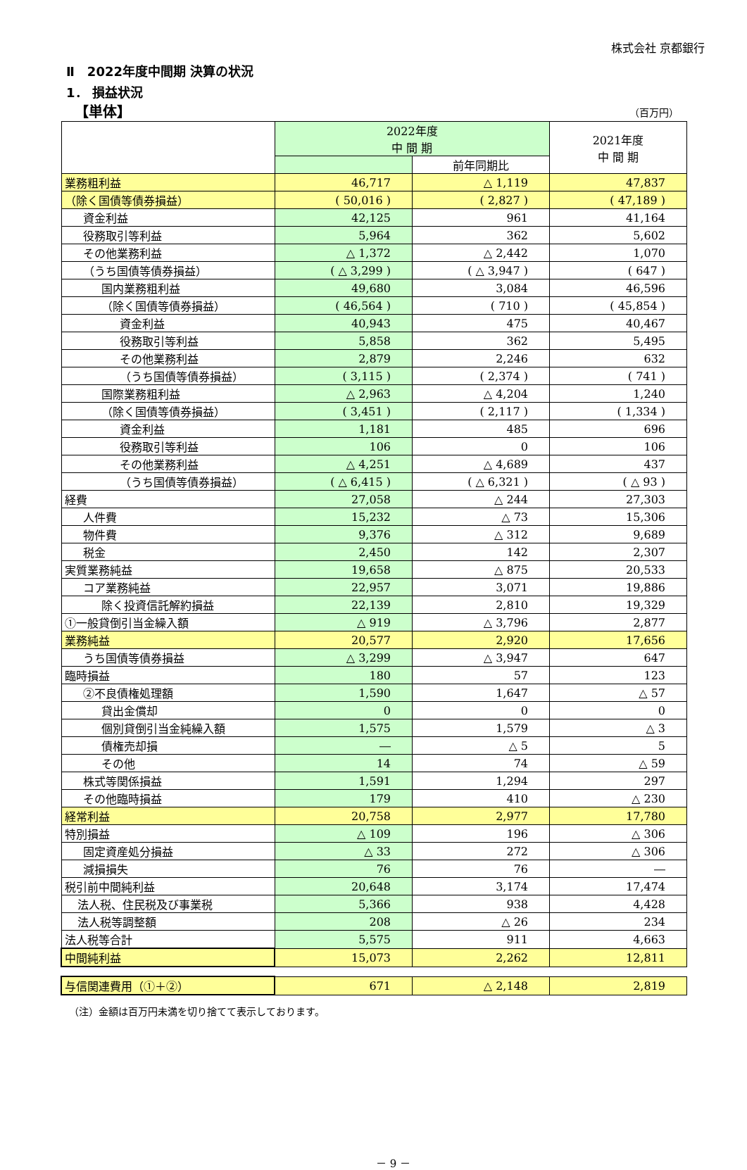株式会社 京都銀行
Ⅱ　2022年度中間期 決算の状況
1． 損益状況
【単体】 （百万円）
| | 2022年度 中 間 期 | | 2021年度 中 間 期 |
| --- | --- | --- | --- |
| | | 前年同期比 | |
| 業務粗利益 | 46,717 | △ 1,119 | 47,837 |
| （除く国債等債券損益） | ( 50,016 ) | ( 2,827 ) | ( 47,189 ) |
| 資金利益 | 42,125 | 961 | 41,164 |
| 役務取引等利益 | 5,964 | 362 | 5,602 |
| その他業務利益 | △ 1,372 | △ 2,442 | 1,070 |
| （うち国債等債券損益） | ( △ 3,299 ) | ( △ 3,947 ) | ( 647 ) |
| 国内業務粗利益 | 49,680 | 3,084 | 46,596 |
| （除く国債等債券損益） | ( 46,564 ) | ( 710 ) | ( 45,854 ) |
| 資金利益 | 40,943 | 475 | 40,467 |
| 役務取引等利益 | 5,858 | 362 | 5,495 |
| その他業務利益 | 2,879 | 2,246 | 632 |
| （うち国債等債券損益） | ( 3,115 ) | ( 2,374 ) | ( 741 ) |
| 国際業務粗利益 | △ 2,963 | △ 4,204 | 1,240 |
| （除く国債等債券損益） | ( 3,451 ) | ( 2,117 ) | ( 1,334 ) |
| 資金利益 | 1,181 | 485 | 696 |
| 役務取引等利益 | 106 | 0 | 106 |
| その他業務利益 | △ 4,251 | △ 4,689 | 437 |
| （うち国債等債券損益） | ( △ 6,415 ) | ( △ 6,321 ) | ( △ 93 ) |
| 経費 | 27,058 | △ 244 | 27,303 |
| 人件費 | 15,232 | △ 73 | 15,306 |
| 物件費 | 9,376 | △ 312 | 9,689 |
| 税金 | 2,450 | 142 | 2,307 |
| 実質業務純益 | 19,658 | △ 875 | 20,533 |
| コア業務純益 | 22,957 | 3,071 | 19,886 |
| 除く投資信託解約損益 | 22,139 | 2,810 | 19,329 |
| ①一般貸倒引当金繰入額 | △ 919 | △ 3,796 | 2,877 |
| 業務純益 | 20,577 | 2,920 | 17,656 |
| うち国債等債券損益 | △ 3,299 | △ 3,947 | 647 |
| 臨時損益 | 180 | 57 | 123 |
| ②不良債権処理額 | 1,590 | 1,647 | △ 57 |
| 貸出金償却 | 0 | 0 | 0 |
| 個別貸倒引当金純繰入額 | 1,575 | 1,579 | △ 3 |
| 債権売却損 | ― | △ 5 | 5 |
| その他 | 14 | 74 | △ 59 |
| 株式等関係損益 | 1,591 | 1,294 | 297 |
| その他臨時損益 | 179 | 410 | △ 230 |
| 経常利益 | 20,758 | 2,977 | 17,780 |
| 特別損益 | △ 109 | 196 | △ 306 |
| 固定資産処分損益 | △ 33 | 272 | △ 306 |
| 減損損失 | 76 | 76 | ― |
| 税引前中間純利益 | 20,648 | 3,174 | 17,474 |
| 法人税、住民税及び事業税 | 5,366 | 938 | 4,428 |
| 法人税等調整額 | 208 | △ 26 | 234 |
| 法人税等合計 | 5,575 | 911 | 4,663 |
| 中間純利益 | 15,073 | 2,262 | 12,811 |
| 与信関連費用（①＋②） | 671 | △ 2,148 | 2,819 |
（注）金額は百万円未満を切り捨てて表示しております。
－ 9 －